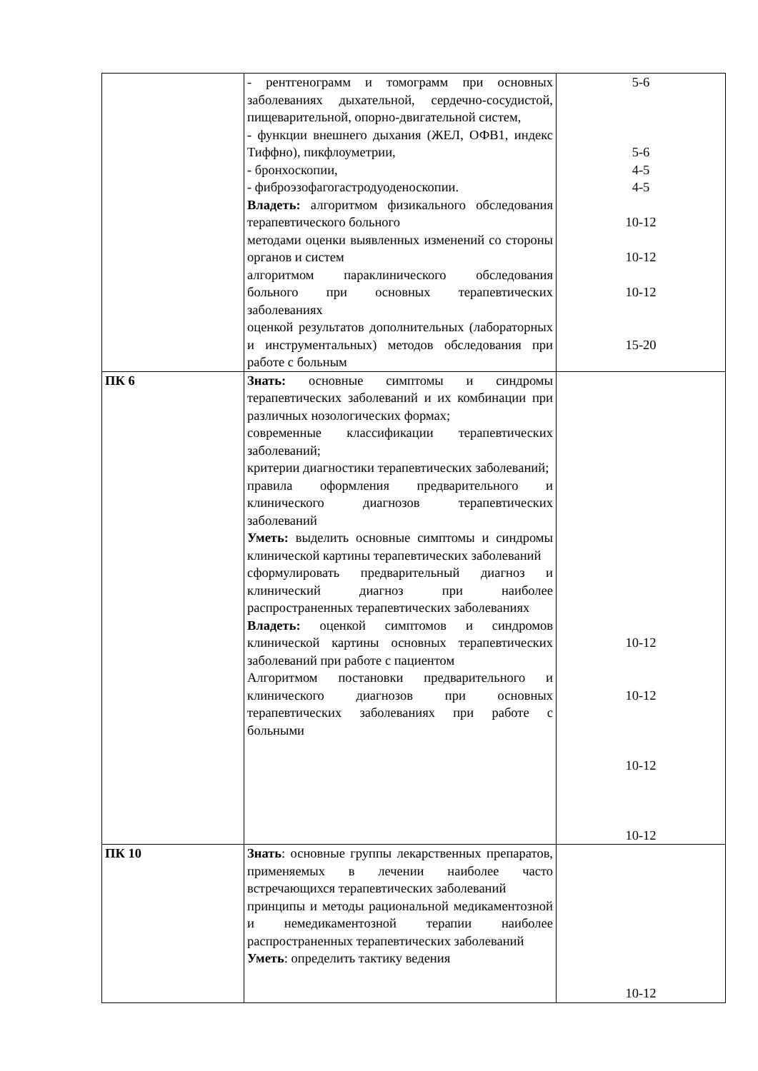| | - рентгенограмм и томограмм при основных заболеваниях дыхательной, сердечно-сосудистой, пищеварительной, опорно-двигательной систем, - функции внешнего дыхания (ЖЕЛ, ОФВ1, индекс Тиффно), пикфлоуметрии, - бронхоскопии, - фиброэзофагогастродуоденоскопии. Владеть: алгоритмом физикального обследования терапевтического больного методами оценки выявленных изменений со стороны органов и систем алгоритмом параклинического обследования больного при основных терапевтических заболеваниях оценкой результатов дополнительных (лабораторных и инструментальных) методов обследования при работе с больным | 5-6 5-6 4-5 4-5 10-12 10-12 10-12 15-20 |
| ПК 6 | Знать: основные симптомы и синдромы терапевтических заболеваний и их комбинации при различных нозологических формах; современные классификации терапевтических заболеваний; критерии диагностики терапевтических заболеваний; правила оформления предварительного и клинического диагнозов терапевтических заболеваний Уметь: выделить основные симптомы и синдромы клинической картины терапевтических заболеваний сформулировать предварительный диагноз и клинический диагноз при наиболее распространенных терапевтических заболеваниях Владеть: оценкой симптомов и синдромов клинической картины основных терапевтических заболеваний при работе с пациентом Алгоритмом постановки предварительного и клинического диагнозов при основных терапевтических заболеваниях при работе с больными | 10-12 10-12 10-12 10-12 |
| ПК 10 | Знать : основные группы лекарственных препаратов, применяемых в лечении наиболее часто встречающихся терапевтических заболеваний принципы и методы рациональной медикаментозной и немедикаментозной терапии наиболее распространенных терапевтических заболеваний Уметь : определить тактику ведения | 10-12 |